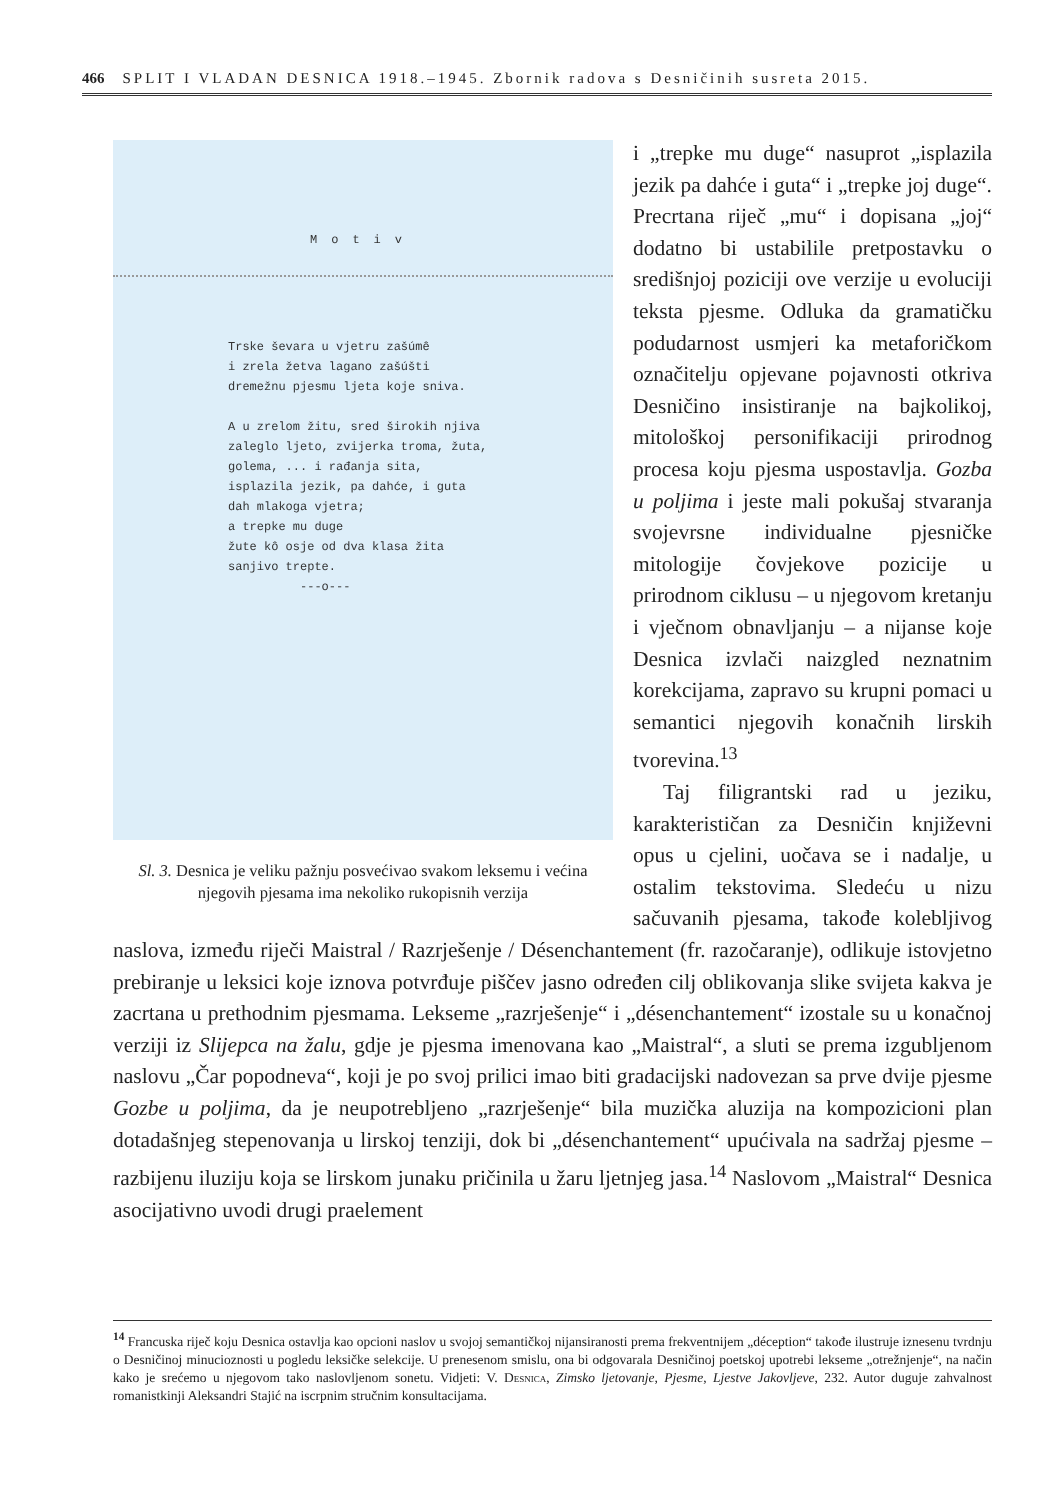466 SPLIT I VLADAN DESNICA 1918.–1945. Zbornik radova s Desničinih susreta 2015.
Motiv
Trske ševara u vjetru zašúmê
i zrela žetva lagano zašúšti
dremežnu pjesmu ljeta koje sniva.
A u zrelom žitu, sred širokih njiva
zaleglo ljeto, zvijerka troma, žuta,
golema, ... i rađanja sita,
isplazila jezik, pa dahće, i guta
dah mlakoga vjetra;
a trepke mu duge
žute kô osje od dva klasa žita
sanjivo trepte.
---o---
Sl. 3. Desnica je veliku pažnju posvećivao svakom leksemu i većina njegovih pjesama ima nekoliko rukopisnih verzija
i „trepke mu duge“ nasuprot „isplazila jezik pa dahće i guta“ i „trepke joj duge“. Precrtana riječ „mu“ i dopisana „joj“ dodatno bi ustabilile pretpostavku o središnjoj poziciji ove verzije u evoluciji teksta pjesme. Odluka da gramatičku podudarnost usmjeri ka metaforičkom označitelju opjevane pojavnosti otkriva Desničino insistiranje na bajkolikoj, mitološkoj personifikaciji prirodnog procesa koju pjesma uspostavlja. Gozba u poljima i jeste mali pokušaj stvaranja svojevrsne individualne pjesničke mitologije čovjekove pozicije u prirodnom ciklusu – u njegovom kretanju i vječnom obnavljanju – a nijanse koje Desnica izvlači naizgled neznatnim korekcijama, zapravo su krupni pomaci u semantici njegovih konačnih lirskih tvorevina.<sup>13</sup>
Taj filigrantski rad u jeziku, karakterističan za Desničin književni opus u cjelini, uočava se i nadalje, u ostalim tekstovima. Sledeću u nizu sačuvanih pjesama, takođe kolebljivog naslova, između riječi Maistral / Razrješenje / Désenchantement (fr. razočaranje), odlikuje istovjetno prebiranje u leksici koje iznova potvrđuje piščev jasno određen cilj oblikovanja slike svijeta kakva je zacrtana u prethodnim pjesmama. Lekseme „razrješenje“ i „désenchantement“ izostale su u konačnoj verziji iz Slijepca na žalu, gdje je pjesma imenovana kao „Maistral“, a sluti se prema izgubljenom naslovu „Čar popodneva“, koji je po svoj prilici imao biti gradacijski nadovezan sa prve dvije pjesme Gozbe u poljima, da je neupotrebljeno „razrješenje“ bila muzička aluzija na kompozicioni plan dotadašnjeg stepenovanja u lirskoj tenziji, dok bi „désenchantement“ upućivala na sadržaj pjesme – razbijenu iluziju koja se lirskom junaku pričinila u žaru ljetnjeg jasa.<sup>14</sup> Naslovom „Maistral“ Desnica asocijativno uvodi drugi praelement
<sup>14</sup> Francuska riječ koju Desnica ostavlja kao opcioni naslov u svojoj semantičkoj nijansiranosti prema frekventnijem „déception“ takođe ilustruje iznesenu tvrdnju o Desničinoj minucioznosti u pogledu leksičke selekcije. U prenesenom smislu, ona bi odgovarala Desničinoj poetskoj upotrebi lekseme „otrežnjenje“, na način kako je srećemo u njegovom tako naslovljenom sonetu. Vidjeti: V. Desnica, Zimsko ljetovanje, Pjesme, Ljestve Jakovljeve, 232. Autor duguje zahvalnost romanistkinji Aleksandri Stajić na iscrpnim stručnim konsultacijama.